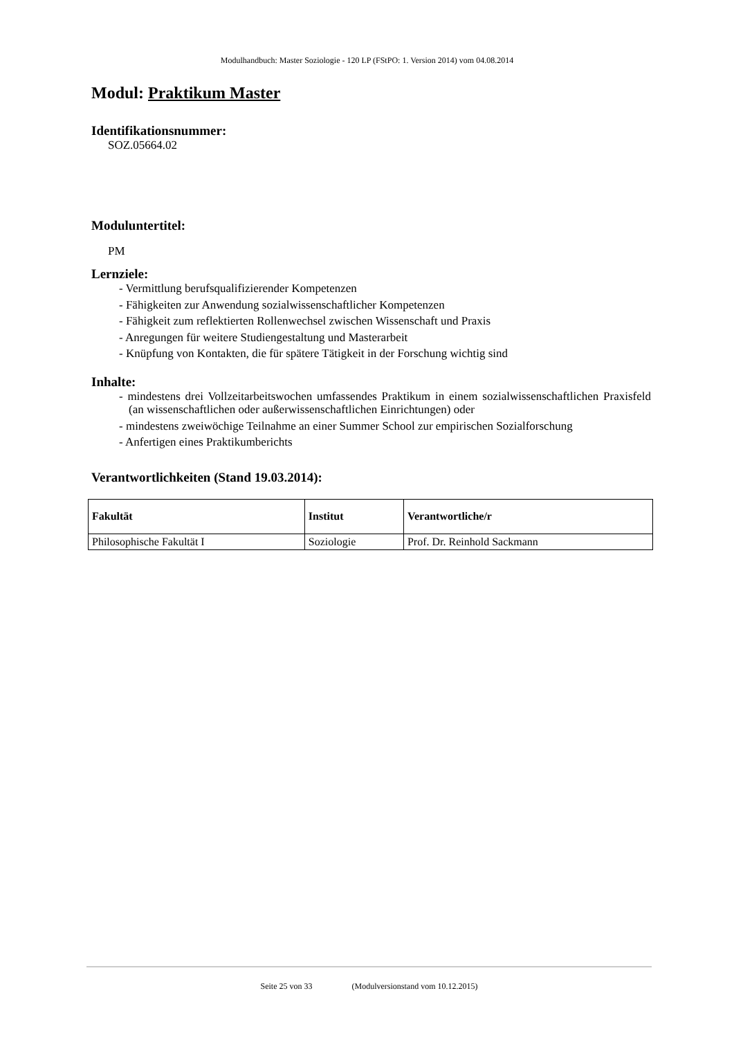Modulhandbuch: Master Soziologie - 120 LP (FStPO: 1. Version 2014) vom 04.08.2014
Modul: Praktikum Master
Identifikationsnummer:
SOZ.05664.02
Moduluntertitel:
PM
Lernziele:
- Vermittlung berufsqualifizierender Kompetenzen
- Fähigkeiten zur Anwendung sozialwissenschaftlicher Kompetenzen
- Fähigkeit zum reflektierten Rollenwechsel zwischen Wissenschaft und Praxis
- Anregungen für weitere Studiengestaltung und Masterarbeit
- Knüpfung von Kontakten, die für spätere Tätigkeit in der Forschung wichtig sind
Inhalte:
- mindestens drei Vollzeitarbeitswochen umfassendes Praktikum in einem sozialwissenschaftlichen Praxisfeld (an wissenschaftlichen oder außerwissenschaftlichen Einrichtungen) oder
- mindestens zweiwöchige Teilnahme an einer Summer School zur empirischen Sozialforschung
- Anfertigen eines Praktikumberichts
Verantwortlichkeiten (Stand 19.03.2014):
| Fakultät | Institut | Verantwortliche/r |
| --- | --- | --- |
| Philosophische Fakultät I | Soziologie | Prof. Dr. Reinhold Sackmann |
Seite 25 von 33 (Modulversionstand vom 10.12.2015)